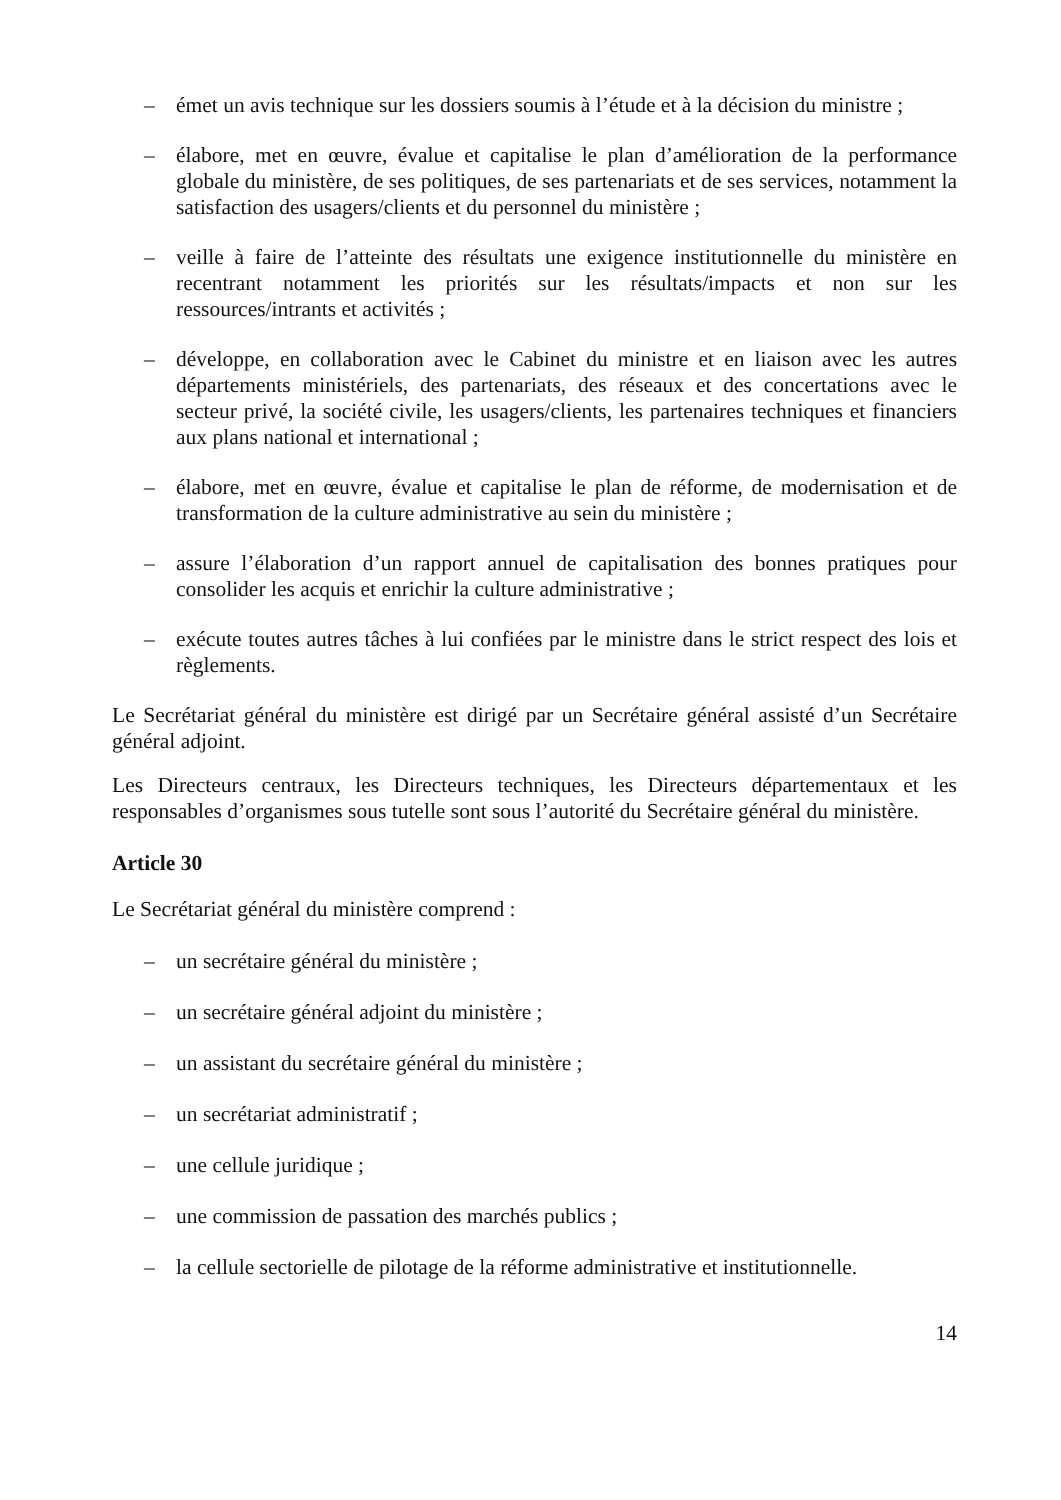– émet un avis technique sur les dossiers soumis à l’étude et à la décision du ministre ;
– élabore, met en œuvre, évalue et capitalise le plan d’amélioration de la performance globale du ministère, de ses politiques, de ses partenariats et de ses services, notamment la satisfaction des usagers/clients et du personnel du ministère ;
– veille à faire de l’atteinte des résultats une exigence institutionnelle du ministère en recentrant notamment les priorités sur les résultats/impacts et non sur les ressources/intrants et activités ;
– développe, en collaboration avec le Cabinet du ministre et en liaison avec les autres départements ministériels, des partenariats, des réseaux et des concertations avec le secteur privé, la société civile, les usagers/clients, les partenaires techniques et financiers aux plans national et international ;
– élabore, met en œuvre, évalue et capitalise le plan de réforme, de modernisation et de transformation de la culture administrative au sein du ministère ;
– assure l’élaboration d’un rapport annuel de capitalisation des bonnes pratiques pour consolider les acquis et enrichir la culture administrative ;
– exécute toutes autres tâches à lui confiées par le ministre dans le strict respect des lois et règlements.
Le Secrétariat général du ministère est dirigé par un Secrétaire général assisté d’un Secrétaire général adjoint.
Les Directeurs centraux, les Directeurs techniques, les Directeurs départementaux et les responsables d’organismes sous tutelle sont sous l’autorité du Secrétaire général du ministère.
Article 30
Le Secrétariat général du ministère comprend :
– un secrétaire général du ministère ;
– un secrétaire général adjoint du ministère ;
– un assistant du secrétaire général du ministère ;
– un secrétariat administratif ;
– une cellule juridique ;
– une commission de passation des marchés publics ;
– la cellule sectorielle de pilotage de la réforme administrative et institutionnelle.
14